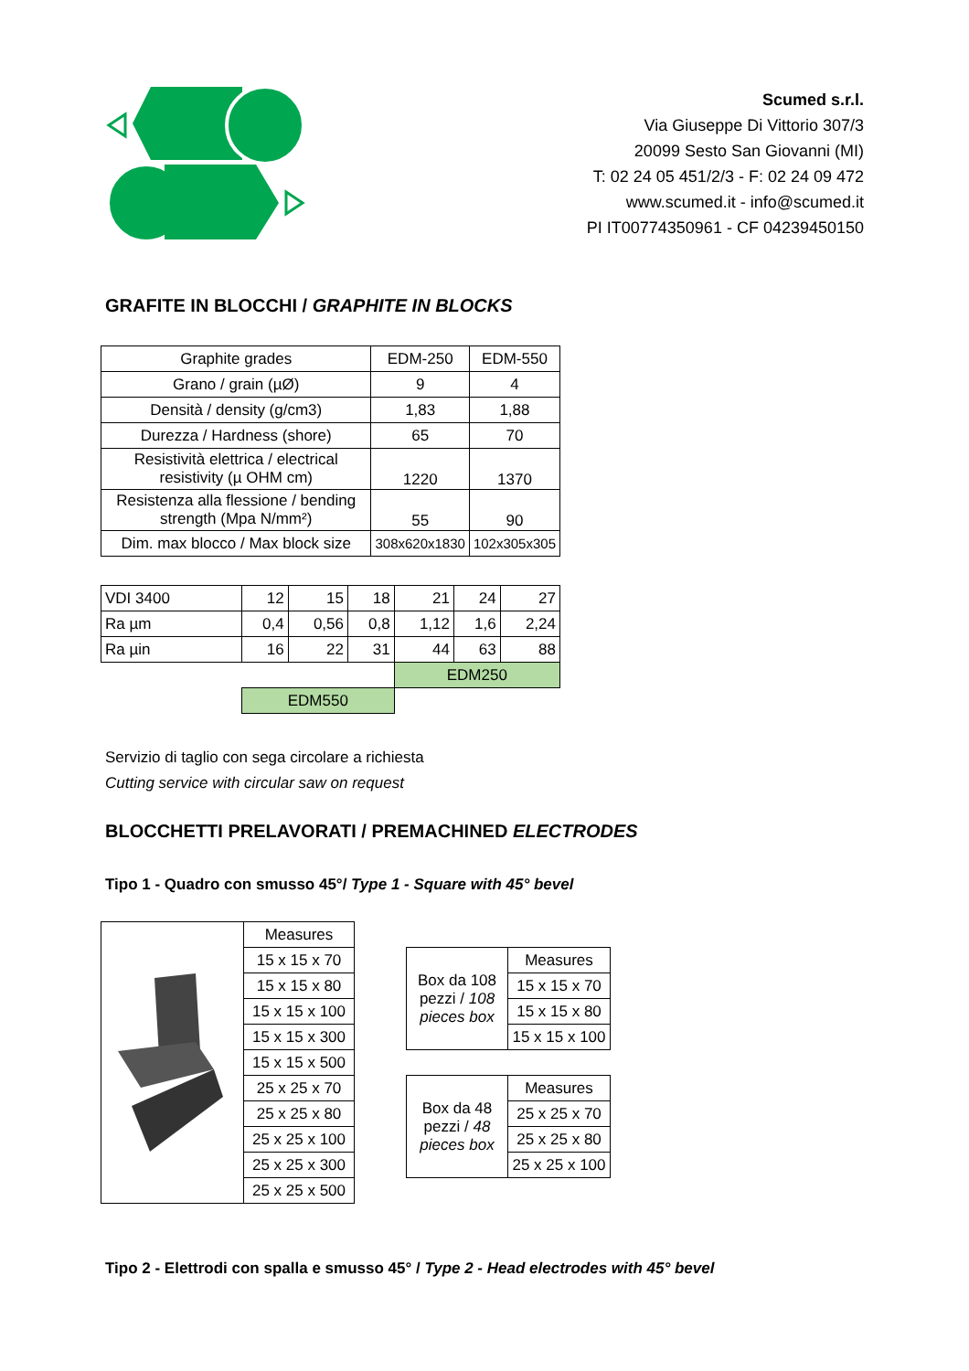Scumed s.r.l.
Via Giuseppe Di Vittorio 307/3
20099 Sesto San Giovanni (MI)
T: 02 24 05 451/2/3 - F: 02 24 09 472
www.scumed.it - info@scumed.it
PI IT00774350961 - CF 04239450150
GRAFITE IN BLOCCHI / GRAPHITE IN BLOCKS
| Graphite grades | EDM-250 | EDM-550 |
| Grano / grain (µØ) | 9 | 4 |
| Densità / density (g/cm3) | 1,83 | 1,88 |
| Durezza / Hardness (shore) | 65 | 70 |
| Resistività elettrica / electrical resistivity (µ OHM cm) | 1220 | 1370 |
| Resistenza alla flessione / bending strength (Mpa N/mm²) | 55 | 90 |
| Dim. max blocco / Max block size | 308x620x1830 | 102x305x305 |
| VDI 3400 | 12 | 15 | 18 | 21 | 24 | 27 |
| Ra µm | 0,4 | 0,56 | 0,8 | 1,12 | 1,6 | 2,24 |
| Ra µin | 16 | 22 | 31 | 44 | 63 | 88 |
| | | | | EDM250 | | |
| | EDM550 | | | | | |
Servizio di taglio con sega circolare a richiesta
Cutting service with circular saw on request
BLOCCHETTI PRELAVORATI / PREMACHINED ELECTRODES
Tipo 1 - Quadro con smusso 45°/ Type 1 - Square with 45° bevel
| | Measures |
| | 15 x 15 x 70 |
| | 15 x 15 x 80 |
| | 15 x 15 x 100 |
| | 15 x 15 x 300 |
| | 15 x 15 x 500 |
| | 25 x 25 x 70 |
| | 25 x 25 x 80 |
| | 25 x 25 x 100 |
| | 25 x 25 x 300 |
| | 25 x 25 x 500 |
| Box da 108 pezzi / 108 pieces box | Measures |
| | 15 x 15 x 70 |
| | 15 x 15 x 80 |
| | 15 x 15 x 100 |
| Box da 48 pezzi / 48 pieces box | Measures |
| | 25 x 25 x 70 |
| | 25 x 25 x 80 |
| | 25 x 25 x 100 |
Tipo 2 - Elettrodi con spalla e smusso 45° / Type 2 - Head electrodes with 45° bevel